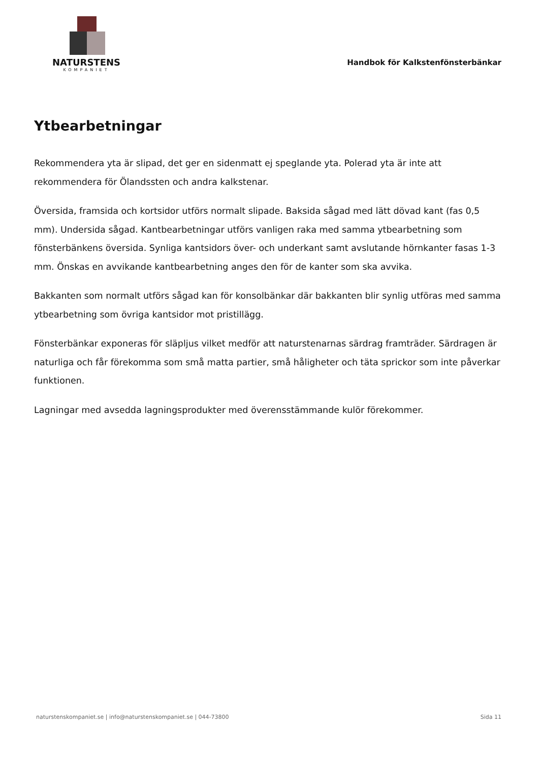NATURSTENS
KOMPANIET
Handbok för Kalkstenfönsterbänkar
Ytbearbetningar
Rekommendera yta är slipad, det ger en sidenmatt ej speglande yta. Polerad yta är inte att rekommendera för Ölandssten och andra kalkstenar.
Översida, framsida och kortsidor utförs normalt slipade. Baksida sågad med lätt dövad kant (fas 0,5 mm). Undersida sågad. Kantbearbetningar utförs vanligen raka med samma ytbearbetning som fönsterbänkens översida. Synliga kantsidors över- och underkant samt avslutande hörnkanter fasas 1-3 mm. Önskas en avvikande kantbearbetning anges den för de kanter som ska avvika.
Bakkanten som normalt utförs sågad kan för konsolbänkar där bakkanten blir synlig utföras med samma ytbearbetning som övriga kantsidor mot pristillägg.
Fönsterbänkar exponeras för släpljus vilket medför att naturstenarnas särdrag framträder. Särdragen är naturliga och får förekomma som små matta partier, små håligheter och täta sprickor som inte påverkar funktionen.
Lagningar med avsedda lagningsprodukter med överensstämmande kulör förekommer.
naturstenskompaniet.se | info@naturstenskompaniet.se | 044-73800 Sida 11